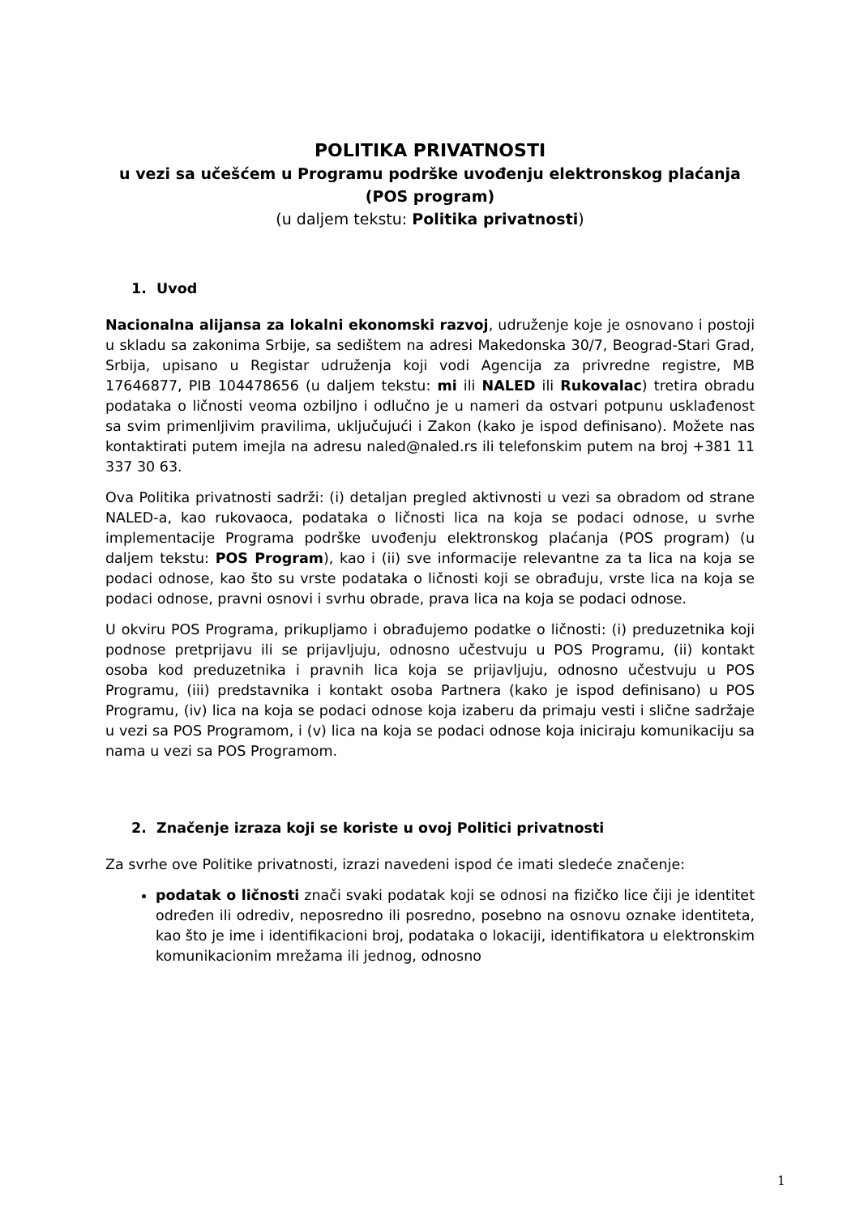POLITIKA PRIVATNOSTI
u vezi sa učešćem u Programu podrške uvođenju elektronskog plaćanja (POS program)
(u daljem tekstu: Politika privatnosti)
1. Uvod
Nacionalna alijansa za lokalni ekonomski razvoj, udruženje koje je osnovano i postoji u skladu sa zakonima Srbije, sa sedištem na adresi Makedonska 30/7, Beograd-Stari Grad, Srbija, upisano u Registar udruženja koji vodi Agencija za privredne registre, MB 17646877, PIB 104478656 (u daljem tekstu: mi ili NALED ili Rukovalac) tretira obradu podataka o ličnosti veoma ozbiljno i odlučno je u nameri da ostvari potpunu usklađenost sa svim primenljivim pravilima, uključujući i Zakon (kako je ispod definisano). Možete nas kontaktirati putem imejla na adresu naled@naled.rs ili telefonskim putem na broj +381 11 337 30 63.
Ova Politika privatnosti sadrži: (i) detaljan pregled aktivnosti u vezi sa obradom od strane NALED-a, kao rukovaoca, podataka o ličnosti lica na koja se podaci odnose, u svrhe implementacije Programa podrške uvođenju elektronskog plaćanja (POS program) (u daljem tekstu: POS Program), kao i (ii) sve informacije relevantne za ta lica na koja se podaci odnose, kao što su vrste podataka o ličnosti koji se obrađuju, vrste lica na koja se podaci odnose, pravni osnovi i svrhu obrade, prava lica na koja se podaci odnose.
U okviru POS Programa, prikupljamo i obrađujemo podatke o ličnosti: (i) preduzetnika koji podnose pretprijavu ili se prijavljuju, odnosno učestvuju u POS Programu, (ii) kontakt osoba kod preduzetnika i pravnih lica koja se prijavljuju, odnosno učestvuju u POS Programu, (iii) predstavnika i kontakt osoba Partnera (kako je ispod definisano) u POS Programu, (iv) lica na koja se podaci odnose koja izaberu da primaju vesti i slične sadržaje u vezi sa POS Programom, i (v) lica na koja se podaci odnose koja iniciraju komunikaciju sa nama u vezi sa POS Programom.
2. Značenje izraza koji se koriste u ovoj Politici privatnosti
Za svrhe ove Politike privatnosti, izrazi navedeni ispod će imati sledeće značenje:
podatak o ličnosti znači svaki podatak koji se odnosi na fizičko lice čiji je identitet određen ili odrediv, neposredno ili posredno, posebno na osnovu oznake identiteta, kao što je ime i identifikacioni broj, podataka o lokaciji, identifikatora u elektronskim komunikacionim mrežama ili jednog, odnosno
1